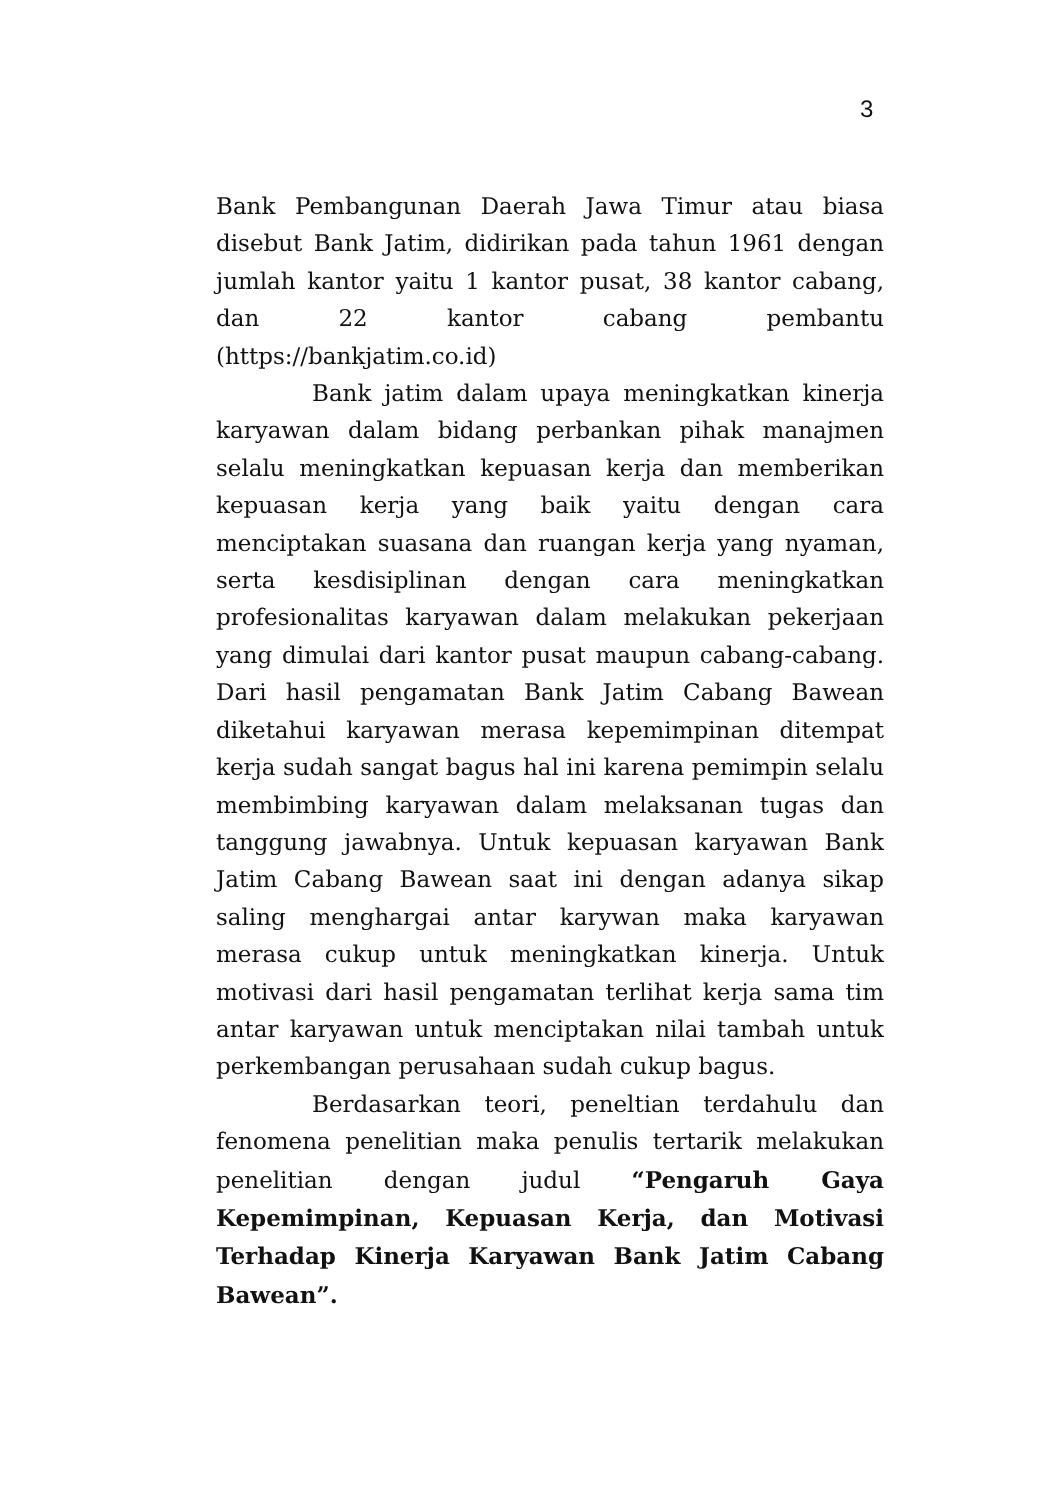3
Bank Pembangunan Daerah Jawa Timur atau biasa disebut Bank Jatim, didirikan pada tahun 1961 dengan jumlah kantor yaitu 1 kantor pusat, 38 kantor cabang, dan 22 kantor cabang pembantu (https://bankjatim.co.id)
Bank jatim dalam upaya meningkatkan kinerja karyawan dalam bidang perbankan pihak manajmen selalu meningkatkan kepuasan kerja dan memberikan kepuasan kerja yang baik yaitu dengan cara menciptakan suasana dan ruangan kerja yang nyaman, serta kesdisiplinan dengan cara meningkatkan profesionalitas karyawan dalam melakukan pekerjaan yang dimulai dari kantor pusat maupun cabang-cabang. Dari hasil pengamatan Bank Jatim Cabang Bawean diketahui karyawan merasa kepemimpinan ditempat kerja sudah sangat bagus hal ini karena pemimpin selalu membimbing karyawan dalam melaksanan tugas dan tanggung jawabnya. Untuk kepuasan karyawan Bank Jatim Cabang Bawean saat ini dengan adanya sikap saling menghargai antar karywan maka karyawan merasa cukup untuk meningkatkan kinerja. Untuk motivasi dari hasil pengamatan terlihat kerja sama tim antar karyawan untuk menciptakan nilai tambah untuk perkembangan perusahaan sudah cukup bagus.
Berdasarkan teori, peneltian terdahulu dan fenomena penelitian maka penulis tertarik melakukan penelitian dengan judul “Pengaruh Gaya Kepemimpinan, Kepuasan Kerja, dan Motivasi Terhadap Kinerja Karyawan Bank Jatim Cabang Bawean”.